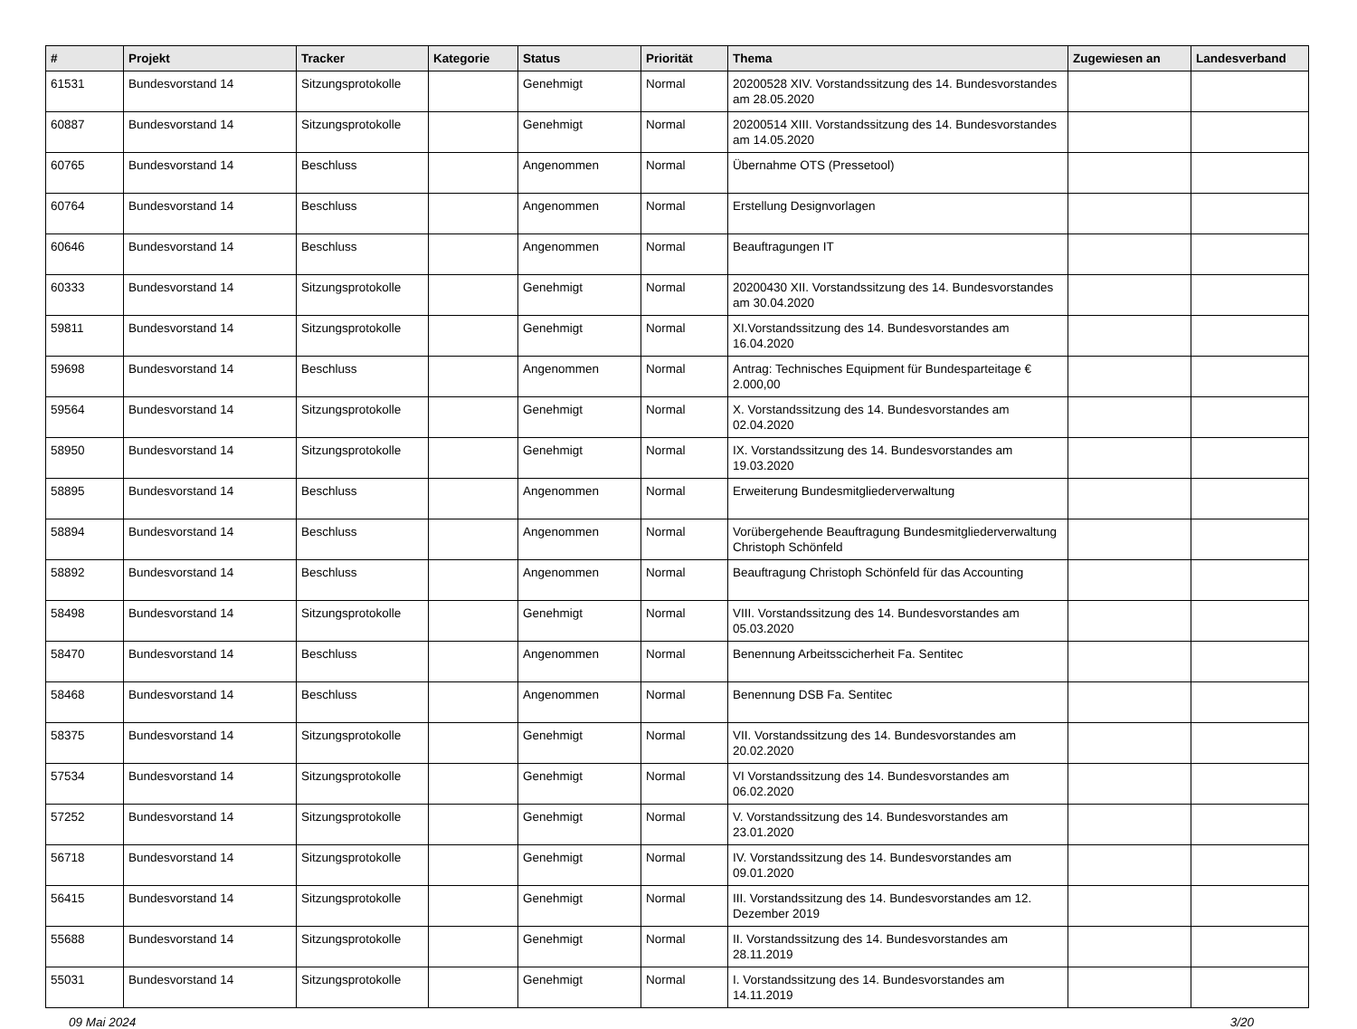| # | Projekt | Tracker | Kategorie | Status | Priorität | Thema | Zugewiesen an | Landesverband |
| --- | --- | --- | --- | --- | --- | --- | --- | --- |
| 61531 | Bundesvorstand 14 | Sitzungsprotokolle | | Genehmigt | Normal | 20200528 XIV. Vorstandssitzung des 14. Bundesvorstandes am 28.05.2020 | | |
| 60887 | Bundesvorstand 14 | Sitzungsprotokolle | | Genehmigt | Normal | 20200514 XIII. Vorstandssitzung des 14. Bundesvorstandes am 14.05.2020 | | |
| 60765 | Bundesvorstand 14 | Beschluss | | Angenommen | Normal | Übernahme OTS (Pressetool) | | |
| 60764 | Bundesvorstand 14 | Beschluss | | Angenommen | Normal | Erstellung Designvorlagen | | |
| 60646 | Bundesvorstand 14 | Beschluss | | Angenommen | Normal | Beauftragungen IT | | |
| 60333 | Bundesvorstand 14 | Sitzungsprotokolle | | Genehmigt | Normal | 20200430 XII. Vorstandssitzung des 14. Bundesvorstandes am 30.04.2020 | | |
| 59811 | Bundesvorstand 14 | Sitzungsprotokolle | | Genehmigt | Normal | XI.Vorstandssitzung des 14. Bundesvorstandes am 16.04.2020 | | |
| 59698 | Bundesvorstand 14 | Beschluss | | Angenommen | Normal | Antrag: Technisches Equipment für Bundesparteitage € 2.000,00 | | |
| 59564 | Bundesvorstand 14 | Sitzungsprotokolle | | Genehmigt | Normal | X. Vorstandssitzung des 14. Bundesvorstandes am 02.04.2020 | | |
| 58950 | Bundesvorstand 14 | Sitzungsprotokolle | | Genehmigt | Normal | IX. Vorstandssitzung des 14. Bundesvorstandes am 19.03.2020 | | |
| 58895 | Bundesvorstand 14 | Beschluss | | Angenommen | Normal | Erweiterung Bundesmitgliederverwaltung | | |
| 58894 | Bundesvorstand 14 | Beschluss | | Angenommen | Normal | Vorübergehende Beauftragung Bundesmitgliederverwaltung Christoph Schönfeld | | |
| 58892 | Bundesvorstand 14 | Beschluss | | Angenommen | Normal | Beauftragung Christoph Schönfeld für das Accounting | | |
| 58498 | Bundesvorstand 14 | Sitzungsprotokolle | | Genehmigt | Normal | VIII. Vorstandssitzung des 14. Bundesvorstandes am 05.03.2020 | | |
| 58470 | Bundesvorstand 14 | Beschluss | | Angenommen | Normal | Benennung Arbeitsscicherheit Fa. Sentitec | | |
| 58468 | Bundesvorstand 14 | Beschluss | | Angenommen | Normal | Benennung DSB Fa. Sentitec | | |
| 58375 | Bundesvorstand 14 | Sitzungsprotokolle | | Genehmigt | Normal | VII. Vorstandssitzung des 14. Bundesvorstandes am 20.02.2020 | | |
| 57534 | Bundesvorstand 14 | Sitzungsprotokolle | | Genehmigt | Normal | VI Vorstandssitzung des 14. Bundesvorstandes am 06.02.2020 | | |
| 57252 | Bundesvorstand 14 | Sitzungsprotokolle | | Genehmigt | Normal | V. Vorstandssitzung des 14. Bundesvorstandes am 23.01.2020 | | |
| 56718 | Bundesvorstand 14 | Sitzungsprotokolle | | Genehmigt | Normal | IV. Vorstandssitzung des 14. Bundesvorstandes am 09.01.2020 | | |
| 56415 | Bundesvorstand 14 | Sitzungsprotokolle | | Genehmigt | Normal | III. Vorstandssitzung des 14. Bundesvorstandes am 12. Dezember 2019 | | |
| 55688 | Bundesvorstand 14 | Sitzungsprotokolle | | Genehmigt | Normal | II. Vorstandssitzung des 14. Bundesvorstandes am 28.11.2019 | | |
| 55031 | Bundesvorstand 14 | Sitzungsprotokolle | | Genehmigt | Normal | I. Vorstandssitzung des 14. Bundesvorstandes am 14.11.2019 | | |
09 Mai 2024 3/20